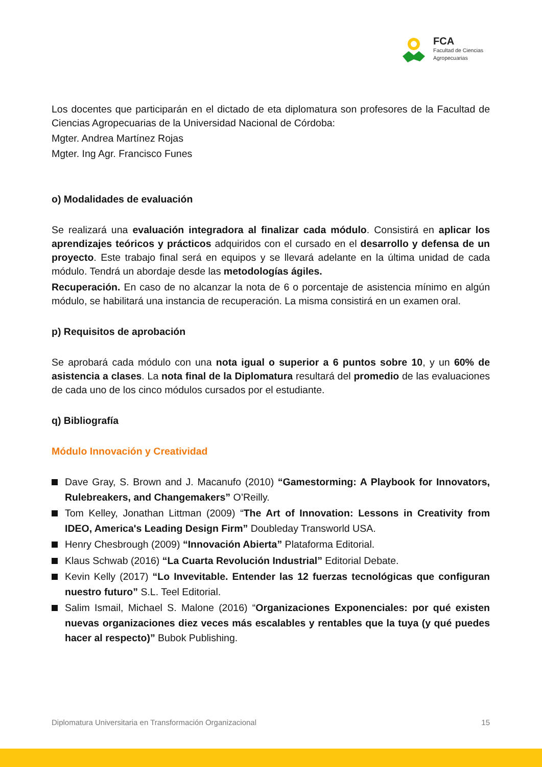FCA
Facultad de Ciencias
Agropecuarias
Los docentes que participarán en el dictado de eta diplomatura son profesores de la Facultad de Ciencias Agropecuarias de la Universidad Nacional de Córdoba:
Mgter. Andrea Martínez Rojas
Mgter. Ing Agr. Francisco Funes
o) Modalidades de evaluación
Se realizará una evaluación integradora al finalizar cada módulo. Consistirá en aplicar los aprendizajes teóricos y prácticos adquiridos con el cursado en el desarrollo y defensa de un proyecto. Este trabajo final será en equipos y se llevará adelante en la última unidad de cada módulo. Tendrá un abordaje desde las metodologías ágiles.
Recuperación. En caso de no alcanzar la nota de 6 o porcentaje de asistencia mínimo en algún módulo, se habilitará una instancia de recuperación. La misma consistirá en un examen oral.
p) Requisitos de aprobación
Se aprobará cada módulo con una nota igual o superior a 6 puntos sobre 10, y un 60% de asistencia a clases. La nota final de la Diplomatura resultará del promedio de las evaluaciones de cada uno de los cinco módulos cursados por el estudiante.
q) Bibliografía
Módulo Innovación y Creatividad
Dave Gray, S. Brown and J. Macanufo (2010) “Gamestorming: A Playbook for Innovators, Rulebreakers, and Changemakers” O’Reilly.
Tom Kelley, Jonathan Littman (2009) “The Art of Innovation: Lessons in Creativity from IDEO, America's Leading Design Firm” Doubleday Transworld USA.
Henry Chesbrough (2009) “Innovación Abierta” Plataforma Editorial.
Klaus Schwab (2016) “La Cuarta Revolución Industrial” Editorial Debate.
Kevin Kelly (2017) “Lo Invevitable. Entender las 12 fuerzas tecnológicas que configuran nuestro futuro” S.L. Teel Editorial.
Salim Ismail, Michael S. Malone (2016) “Organizaciones Exponenciales: por qué existen nuevas organizaciones diez veces más escalables y rentables que la tuya (y qué puedes hacer al respecto)” Bubok Publishing.
Diplomatura Universitaria en Transformación Organizacional 15